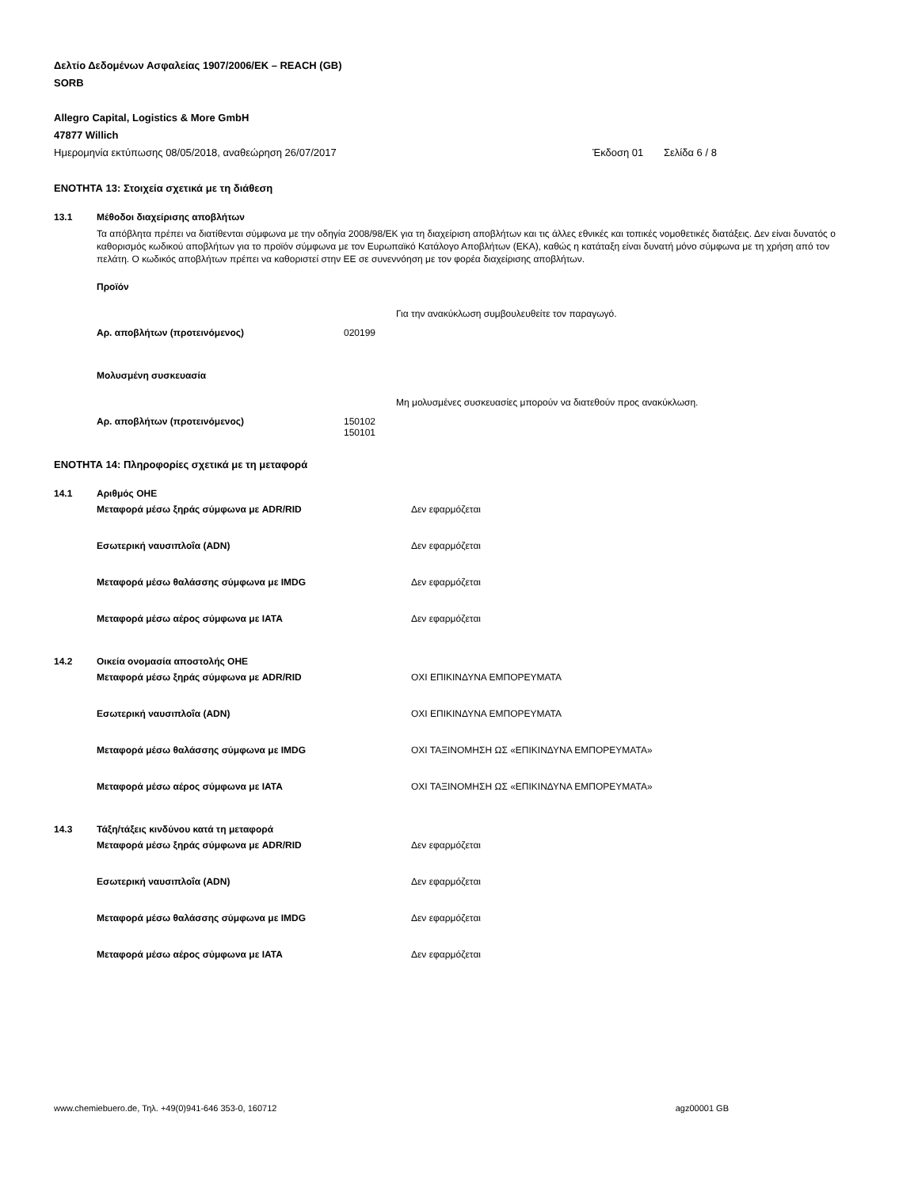Δελτίο Δεδομένων Ασφαλείας 1907/2006/ΕΚ – REACH (GB)
SORB
Allegro Capital, Logistics & More GmbH
47877 Willich
Ημερομηνία εκτύπωσης 08/05/2018, αναθεώρηση 26/07/2017 Έκδοση 01 Σελίδα 6 / 8
ΕΝΟΤΗΤΑ 13: Στοιχεία σχετικά με τη διάθεση
13.1 Μέθοδοι διαχείρισης αποβλήτων
Τα απόβλητα πρέπει να διατίθενται σύμφωνα με την οδηγία 2008/98/ΕΚ για τη διαχείριση αποβλήτων και τις άλλες εθνικές και τοπικές νομοθετικές διατάξεις. Δεν είναι δυνατός ο καθορισμός κωδικού αποβλήτων για το προϊόν σύμφωνα με τον Ευρωπαϊκό Κατάλογο Αποβλήτων (ΕΚΑ), καθώς η κατάταξη είναι δυνατή μόνο σύμφωνα με τη χρήση από τον πελάτη. Ο κωδικός αποβλήτων πρέπει να καθοριστεί στην ΕΕ σε συνεννόηση με τον φορέα διαχείρισης αποβλήτων.
Προϊόν
Για την ανακύκλωση συμβουλευθείτε τον παραγωγό.
Αρ. αποβλήτων (προτεινόμενος) 020199
Μολυσμένη συσκευασία
Μη μολυσμένες συσκευασίες μπορούν να διατεθούν προς ανακύκλωση.
Αρ. αποβλήτων (προτεινόμενος) 150102
150101
ΕΝΟΤΗΤΑ 14: Πληροφορίες σχετικά με τη μεταφορά
14.1 Αριθμός ΟΗΕ
Μεταφορά μέσω ξηράς σύμφωνα με ADR/RID Δεν εφαρμόζεται
Εσωτερική ναυσιπλοΐα (ADN) Δεν εφαρμόζεται
Μεταφορά μέσω θαλάσσης σύμφωνα με IMDG Δεν εφαρμόζεται
Μεταφορά μέσω αέρος σύμφωνα με IATA Δεν εφαρμόζεται
14.2 Οικεία ονομασία αποστολής ΟΗΕ
Μεταφορά μέσω ξηράς σύμφωνα με ADR/RID ΟΧΙ ΕΠΙΚΙΝΔΥΝΑ ΕΜΠΟΡΕΥΜΑΤΑ
Εσωτερική ναυσιπλοΐα (ADN) ΟΧΙ ΕΠΙΚΙΝΔΥΝΑ ΕΜΠΟΡΕΥΜΑΤΑ
Μεταφορά μέσω θαλάσσης σύμφωνα με IMDG ΟΧΙ ΤΑΞΙΝΟΜΗΣΗ ΩΣ «ΕΠΙΚΙΝΔΥΝΑ ΕΜΠΟΡΕΥΜΑΤΑ»
Μεταφορά μέσω αέρος σύμφωνα με IATA ΟΧΙ ΤΑΞΙΝΟΜΗΣΗ ΩΣ «ΕΠΙΚΙΝΔΥΝΑ ΕΜΠΟΡΕΥΜΑΤΑ»
14.3 Τάξη/τάξεις κινδύνου κατά τη μεταφορά
Μεταφορά μέσω ξηράς σύμφωνα με ADR/RID Δεν εφαρμόζεται
Εσωτερική ναυσιπλοΐα (ADN) Δεν εφαρμόζεται
Μεταφορά μέσω θαλάσσης σύμφωνα με IMDG Δεν εφαρμόζεται
Μεταφορά μέσω αέρος σύμφωνα με IATA Δεν εφαρμόζεται
www.chemiebuero.de, Τηλ. +49(0)941-646 353-0, 160712 agz00001 GB